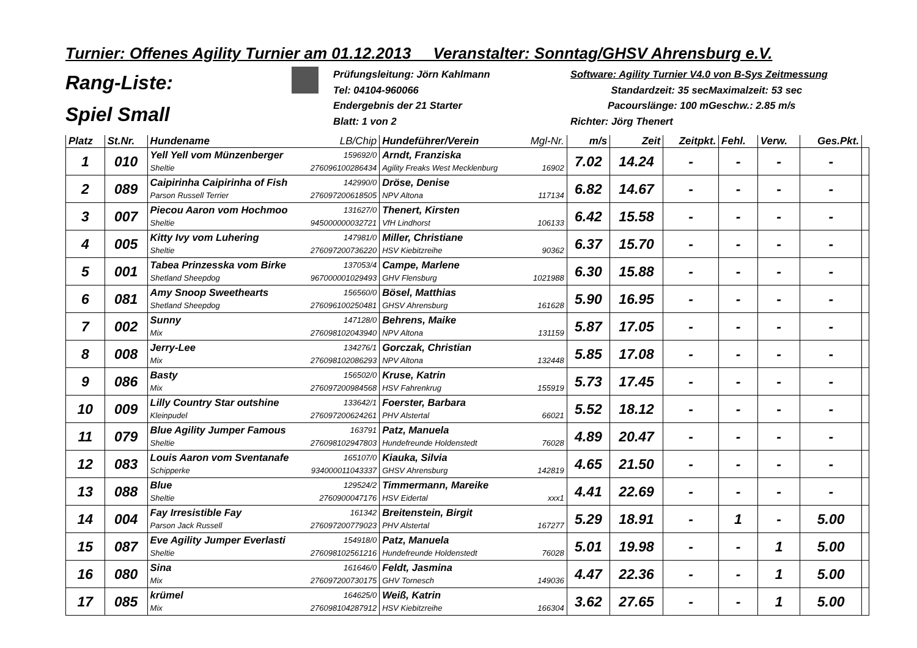Turnier: Offenes Agility Turnier am 01.12.2013 Veranstalter: Sonntag/GHSV Ahrensburg e.V.
Rang-Liste:
Spiel Small
Prüfungsleitung: Jörn Kahlmann
Tel: 04104-960066
Endergebnis der 21 Starter
Blatt: 1 von 2
Software: Agility Turnier V4.0 von B-Sys Zeitmessung
Standardzeit: 35 sec Maximalzeit: 53 sec
Pacourslänge: 100 m Geschw.: 2.85 m/s
Richter: Jörg Thenert
| Platz | St.Nr. | Hundename LB/Chip | Hundeführer/Verein Mgl-Nr. | m/s | Zeit | Zeitpkt. | Fehl. | Verw. | Ges.Pkt. | |
| --- | --- | --- | --- | --- | --- | --- | --- | --- | --- | --- |
| 1 | 010 | Yell Yell vom Münzenberger 159692/0 Sheltie 276096100286434 | Arndt, Franziska Agility Freaks West Mecklenburg 16902 | 7.02 | 14.24 | - | - | - | - | |
| 2 | 089 | Caipirinha Caipirinha of Fish 142990/0 Parson Russell Terrier 276097200618505 | Dröse, Denise NPV Altona 117134 | 6.82 | 14.67 | - | - | - | - | |
| 3 | 007 | Piecou Aaron vom Hochmoo 131627/0 Sheltie 945000000032721 | Thenert, Kirsten VfH Lindhorst 106133 | 6.42 | 15.58 | - | - | - | - | |
| 4 | 005 | Kitty Ivy vom Luhering 147981/0 Sheltie 276097200736220 | Miller, Christiane HSV Kiebitzreihe 90362 | 6.37 | 15.70 | - | - | - | - | |
| 5 | 001 | Tabea Prinzesska vom Birke 137053/4 Shetland Sheepdog 967000001029493 | Campe, Marlene GHV Flensburg 1021988 | 6.30 | 15.88 | - | - | - | - | |
| 6 | 081 | Amy Snoop Sweethearts 156560/0 Shetland Sheepdog 276096100250481 | Bösel, Matthias GHSV Ahrensburg 161628 | 5.90 | 16.95 | - | - | - | - | |
| 7 | 002 | Sunny 147128/0 Mix 276098102043940 | Behrens, Maike NPV Altona 131159 | 5.87 | 17.05 | - | - | - | - | |
| 8 | 008 | Jerry-Lee 134276/1 Mix 276098102086293 | Gorczak, Christian NPV Altona 132448 | 5.85 | 17.08 | - | - | - | - | |
| 9 | 086 | Basty 156502/0 Mix 276097200984568 | Kruse, Katrin HSV Fahrenkrug 155919 | 5.73 | 17.45 | - | - | - | - | |
| 10 | 009 | Lilly Country Star outshine 133642/1 Kleinpudel 276097200624261 | Foerster, Barbara PHV Alstertal 66021 | 5.52 | 18.12 | - | - | - | - | |
| 11 | 079 | Blue Agility Jumper Famous 163791 Sheltie 276098102947803 | Patz, Manuela Hundefreunde Holdenstedt 76028 | 4.89 | 20.47 | - | - | - | - | |
| 12 | 083 | Louis Aaron vom Sventanafe 165107/0 Schipperke 934000011043337 | Kiauka, Silvia GHSV Ahrensburg 142819 | 4.65 | 21.50 | - | - | - | - | |
| 13 | 088 | Blue 129524/2 Sheltie 2760900047176 | Timmermann, Mareike HSV Eidertal xxx1 | 4.41 | 22.69 | - | - | - | - | |
| 14 | 004 | Fay Irresistible Fay 161342 Parson Jack Russell 276097200779023 | Breitenstein, Birgit PHV Alstertal 167277 | 5.29 | 18.91 | - | 1 | - | 5.00 | |
| 15 | 087 | Eve Agility Jumper Everlasti 154918/0 Sheltie 276098102561216 | Patz, Manuela Hundefreunde Holdenstedt 76028 | 5.01 | 19.98 | - | - | 1 | 5.00 | |
| 16 | 080 | Sina 161646/0 Mix 276097200730175 | Feldt, Jasmina GHV Tornesch 149036 | 4.47 | 22.36 | - | - | 1 | 5.00 | |
| 17 | 085 | krümel 164625/0 Mix 276098104287912 | Weiß, Katrin HSV Kiebitzreihe 166304 | 3.62 | 27.65 | - | - | 1 | 5.00 | |